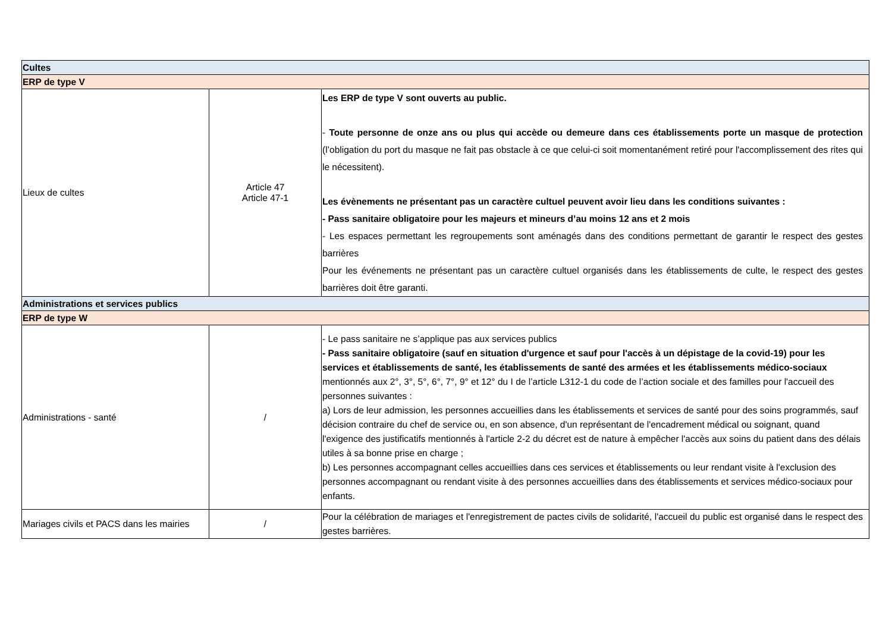| Cultes | | |
| ERP de type V | | |
| Lieux de cultes | Article 47 Article 47-1 | Les ERP de type V sont ouverts au public. - Toute personne de onze ans ou plus qui accède ou demeure dans ces établissements porte un masque de protection (l’obligation du port du masque ne fait pas obstacle à ce que celui-ci soit momentanément retiré pour l'accomplissement des rites qui le nécessitent). Les évènements ne présentant pas un caractère cultuel peuvent avoir lieu dans les conditions suivantes : - Pass sanitaire obligatoire pour les majeurs et mineurs d’au moins 12 ans et 2 mois - Les espaces permettant les regroupements sont aménagés dans des conditions permettant de garantir le respect des gestes barrières Pour les événements ne présentant pas un caractère cultuel organisés dans les établissements de culte, le respect des gestes barrières doit être garanti. |
| Administrations et services publics | | |
| ERP de type W | | |
| Administrations - santé | / | - Le pass sanitaire ne s’applique pas aux services publics - Pass sanitaire obligatoire (sauf en situation d'urgence et sauf pour l'accès à un dépistage de la covid-19) pour les services et établissements de santé, les établissements de santé des armées et les établissements médico-sociaux mentionnés aux 2°, 3°, 5°, 6°, 7°, 9° et 12° du I de l’article L312-1 du code de l’action sociale et des familles pour l'accueil des personnes suivantes : a) Lors de leur admission, les personnes accueillies dans les établissements et services de santé pour des soins programmés, sauf décision contraire du chef de service ou, en son absence, d'un représentant de l'encadrement médical ou soignant, quand l'exigence des justificatifs mentionnés à l'article 2-2 du décret est de nature à empêcher l'accès aux soins du patient dans des délais utiles à sa bonne prise en charge ; b) Les personnes accompagnant celles accueillies dans ces services et établissements ou leur rendant visite à l'exclusion des personnes accompagnant ou rendant visite à des personnes accueillies dans des établissements et services médico-sociaux pour enfants. |
| Mariages civils et PACS dans les mairies | / | Pour la célébration de mariages et l'enregistrement de pactes civils de solidarité, l'accueil du public est organisé dans le respect des gestes barrières. |